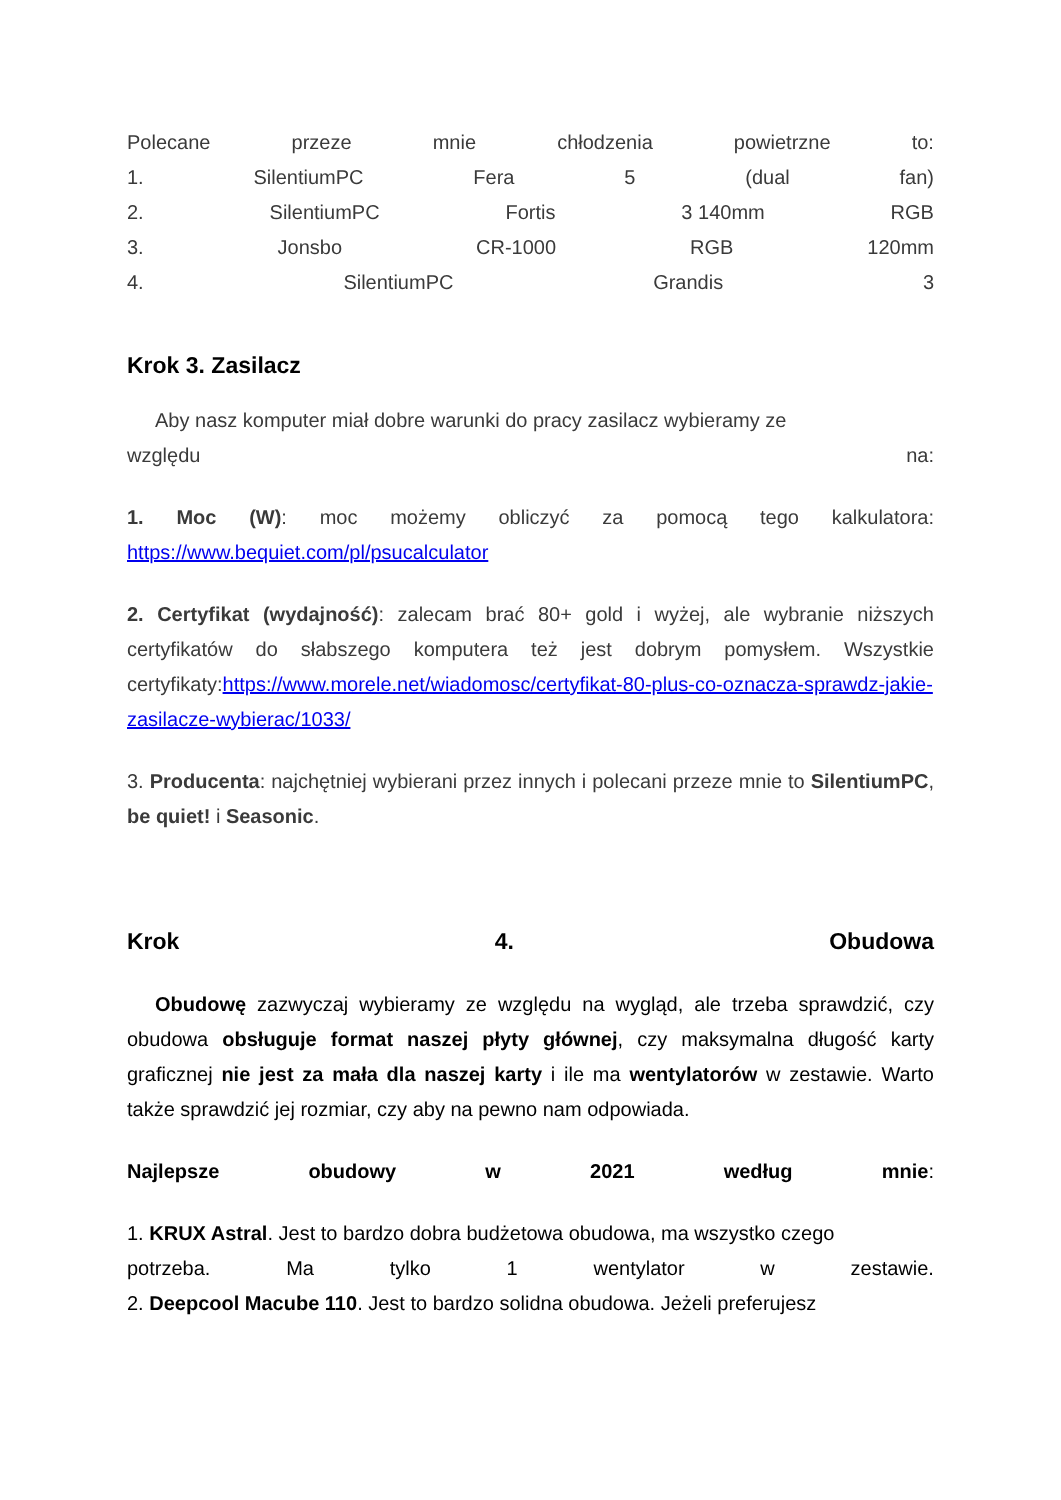Polecane przeze mnie chłodzenia powietrzne to:
1. SilentiumPC Fera 5 (dual fan)
2. SilentiumPC Fortis 3 140mm RGB
3. Jonsbo CR-1000 RGB 120mm
4. SilentiumPC Grandis 3
Krok 3. Zasilacz
Aby nasz komputer miał dobre warunki do pracy zasilacz wybieramy ze
względu na:
1. Moc (W): moc możemy obliczyć za pomocą tego kalkulatora: https://www.bequiet.com/pl/psucalculator
2. Certyfikat (wydajność): zalecam brać 80+ gold i wyżej, ale wybranie niższych certyfikatów do słabszego komputera też jest dobrym pomysłem. Wszystkie certyfikaty:https://www.morele.net/wiadomosc/certyfikat-80-plus-co-oznacza-sprawdz-jakie-zasilacze-wybierac/1033/
3. Producenta: najchętniej wybierani przez innych i polecani przeze mnie to SilentiumPC, be quiet! i Seasonic.
Krok 4. Obudowa
Obudowę zazwyczaj wybieramy ze względu na wygląd, ale trzeba sprawdzić, czy obudowa obsługuje format naszej płyty głównej, czy maksymalna długość karty graficznej nie jest za mała dla naszej karty i ile ma wentylatorów w zestawie. Warto także sprawdzić jej rozmiar, czy aby na pewno nam odpowiada.
Najlepsze obudowy w 2021 według mnie:
1. KRUX Astral. Jest to bardzo dobra budżetowa obudowa, ma wszystko czego
potrzeba. Ma tylko 1 wentylator w zestawie.
2. Deepcool Macube 110. Jest to bardzo solidna obudowa. Jeżeli preferujesz